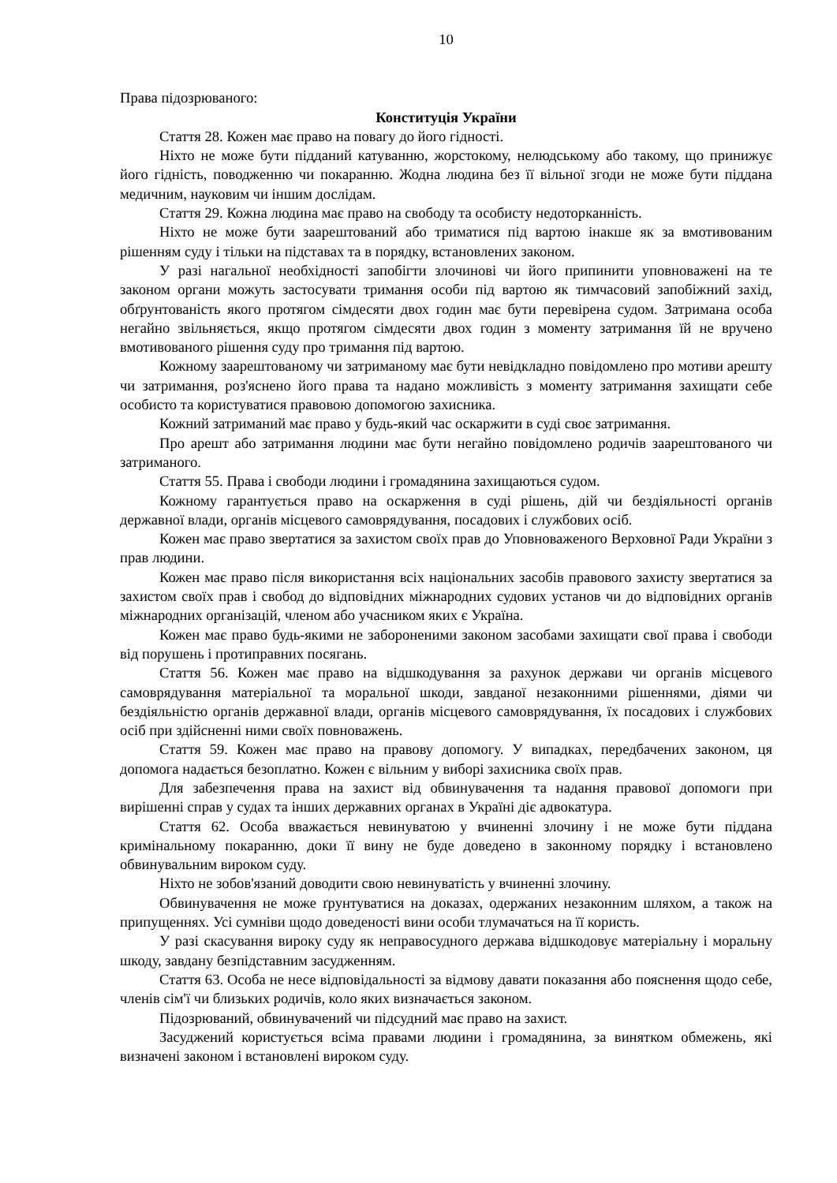10
Права підозрюваного:
Конституція України
Стаття 28. Кожен має право на повагу до його гідності.
Ніхто не може бути підданий катуванню, жорстокому, нелюдському або такому, що принижує його гідність, поводженню чи покаранню. Жодна людина без її вільної згоди не може бути піддана медичним, науковим чи іншим дослідам.
Стаття 29. Кожна людина має право на свободу та особисту недоторканність.
Ніхто не може бути заарештований або триматися під вартою інакше як за вмотивованим рішенням суду і тільки на підставах та в порядку, встановлених законом.
У разі нагальної необхідності запобігти злочинові чи його припинити уповноважені на те законом органи можуть застосувати тримання особи під вартою як тимчасовий запобіжний захід, обґрунтованість якого протягом сімдесяти двох годин має бути перевірена судом. Затримана особа негайно звільняється, якщо протягом сімдесяти двох годин з моменту затримання їй не вручено вмотивованого рішення суду про тримання під вартою.
Кожному заарештованому чи затриманому має бути невідкладно повідомлено про мотиви арешту чи затримання, роз'яснено його права та надано можливість з моменту затримання захищати себе особисто та користуватися правовою допомогою захисника.
Кожний затриманий має право у будь-який час оскаржити в суді своє затримання.
Про арешт або затримання людини має бути негайно повідомлено родичів заарештованого чи затриманого.
Стаття 55. Права і свободи людини і громадянина захищаються судом.
Кожному гарантується право на оскарження в суді рішень, дій чи бездіяльності органів державної влади, органів місцевого самоврядування, посадових і службових осіб.
Кожен має право звертатися за захистом своїх прав до Уповноваженого Верховної Ради України з прав людини.
Кожен має право після використання всіх національних засобів правового захисту звертатися за захистом своїх прав і свобод до відповідних міжнародних судових установ чи до відповідних органів міжнародних організацій, членом або учасником яких є Україна.
Кожен має право будь-якими не забороненими законом засобами захищати свої права і свободи від порушень і протиправних посягань.
Стаття 56. Кожен має право на відшкодування за рахунок держави чи органів місцевого самоврядування матеріальної та моральної шкоди, завданої незаконними рішеннями, діями чи бездіяльністю органів державної влади, органів місцевого самоврядування, їх посадових і службових осіб при здійсненні ними своїх повноважень.
Стаття 59. Кожен має право на правову допомогу. У випадках, передбачених законом, ця допомога надається безоплатно. Кожен є вільним у виборі захисника своїх прав.
Для забезпечення права на захист від обвинувачення та надання правової допомоги при вирішенні справ у судах та інших державних органах в Україні діє адвокатура.
Стаття 62. Особа вважається невинуватою у вчиненні злочину і не може бути піддана кримінальному покаранню, доки її вину не буде доведено в законному порядку і встановлено обвинувальним вироком суду.
Ніхто не зобов'язаний доводити свою невинуватість у вчиненні злочину.
Обвинувачення не може ґрунтуватися на доказах, одержаних незаконним шляхом, а також на припущеннях. Усі сумніви щодо доведеності вини особи тлумачаться на її користь.
У разі скасування вироку суду як неправосудного держава відшкодовує матеріальну і моральну шкоду, завдану безпідставним засудженням.
Стаття 63. Особа не несе відповідальності за відмову давати показання або пояснення щодо себе, членів сім'ї чи близьких родичів, коло яких визначається законом.
Підозрюваний, обвинувачений чи підсудний має право на захист.
Засуджений користується всіма правами людини і громадянина, за винятком обмежень, які визначені законом і встановлені вироком суду.